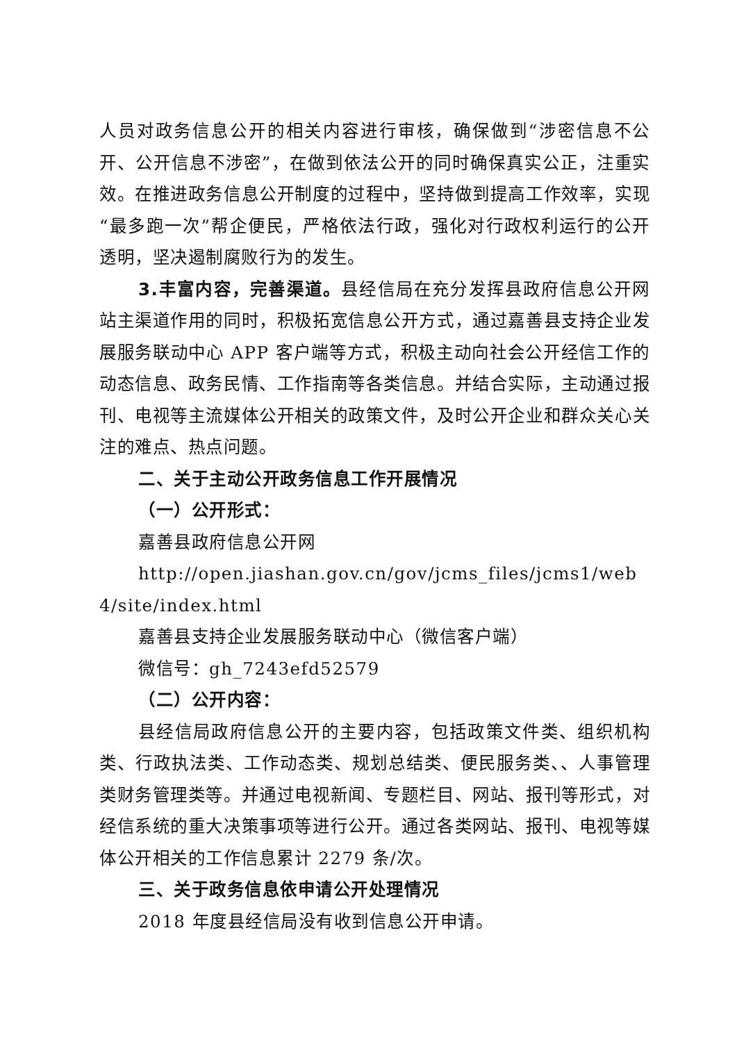人员对政务信息公开的相关内容进行审核，确保做到“涉密信息不公开、公开信息不涉密”，在做到依法公开的同时确保真实公正，注重实效。在推进政务信息公开制度的过程中，坚持做到提高工作效率，实现“最多跑一次”帮企便民，严格依法行政，强化对行政权利运行的公开透明，坚决遏制腐败行为的发生。
3.丰富内容，完善渠道。县经信局在充分发挥县政府信息公开网站主渠道作用的同时，积极拓宽信息公开方式，通过嘉善县支持企业发展服务联动中心 APP 客户端等方式，积极主动向社会公开经信工作的动态信息、政务民情、工作指南等各类信息。并结合实际，主动通过报刊、电视等主流媒体公开相关的政策文件，及时公开企业和群众关心关注的难点、热点问题。
二、关于主动公开政务信息工作开展情况
（一）公开形式：
嘉善县政府信息公开网
http://open.jiashan.gov.cn/gov/jcms_files/jcms1/web4/site/index.html
嘉善县支持企业发展服务联动中心（微信客户端）
微信号：gh_7243efd52579
（二）公开内容：
县经信局政府信息公开的主要内容，包括政策文件类、组织机构类、行政执法类、工作动态类、规划总结类、便民服务类、、人事管理类财务管理类等。并通过电视新闻、专题栏目、网站、报刊等形式，对经信系统的重大决策事项等进行公开。通过各类网站、报刊、电视等媒体公开相关的工作信息累计 2279 条/次。
三、关于政务信息依申请公开处理情况
2018 年度县经信局没有收到信息公开申请。